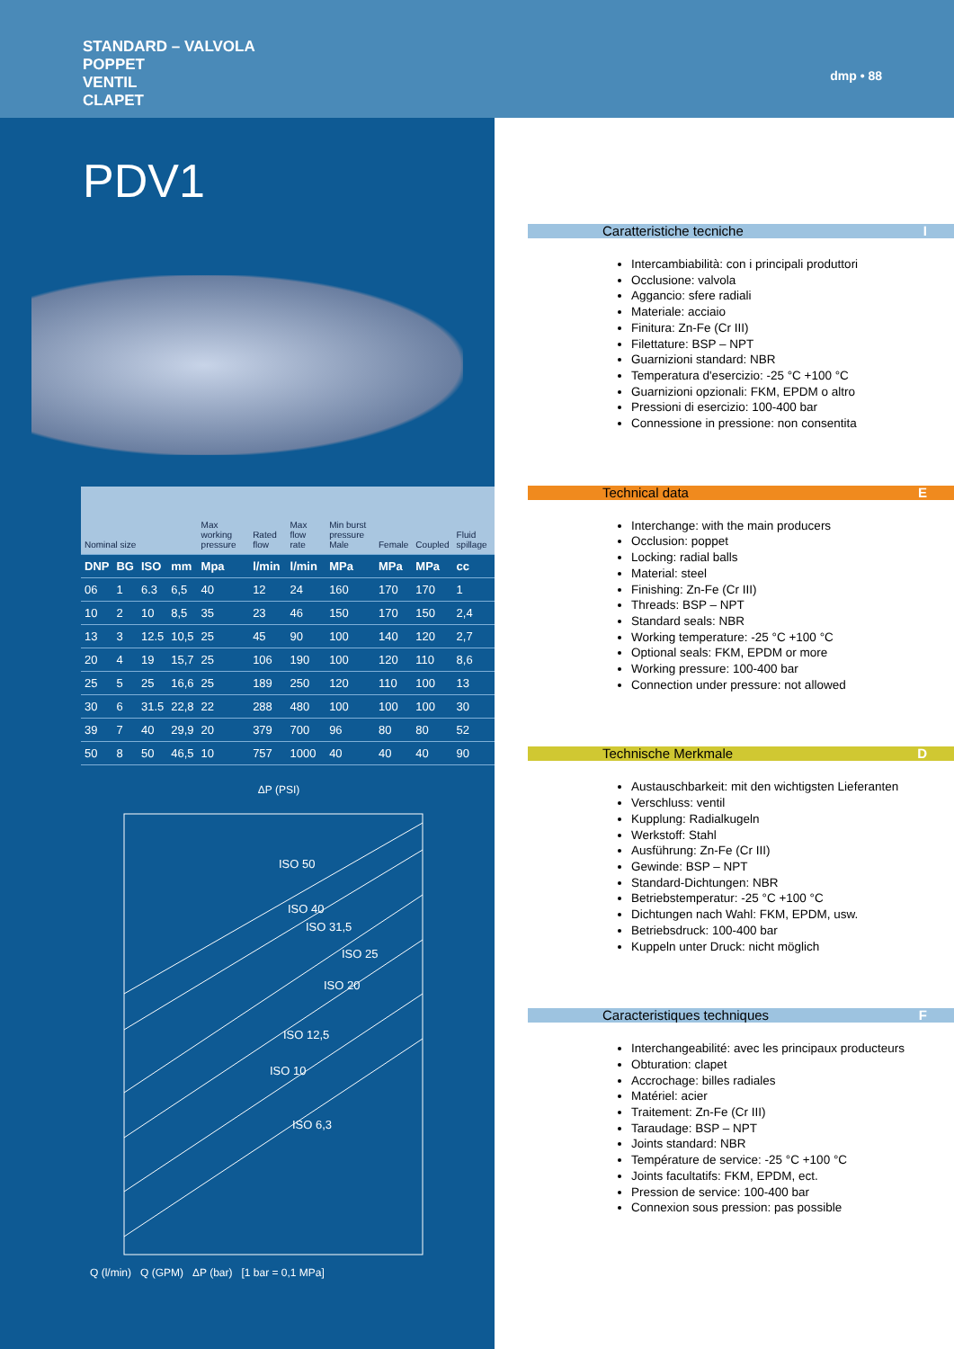STANDARD – VALVOLA
POPPET
VENTIL
CLAPET
dmp • 88
PDV1
| Nominal size | | | | Max working pressure | Rated flow | Max flow rate | Min burst pressure Male | Female | Coupled | Fluid spillage |
| DNP | BG | ISO | mm | Mpa | l/min | l/min | MPa | MPa | MPa | cc |
| 06 | 1 | 6.3 | 6,5 | 40 | 12 | 24 | 160 | 170 | 170 | 1 |
| 10 | 2 | 10 | 8,5 | 35 | 23 | 46 | 150 | 170 | 150 | 2,4 |
| 13 | 3 | 12.5 | 10,5 | 25 | 45 | 90 | 100 | 140 | 120 | 2,7 |
| 20 | 4 | 19 | 15,7 | 25 | 106 | 190 | 100 | 120 | 110 | 8,6 |
| 25 | 5 | 25 | 16,6 | 25 | 189 | 250 | 120 | 110 | 100 | 13 |
| 30 | 6 | 31.5 | 22,8 | 22 | 288 | 480 | 100 | 100 | 100 | 30 |
| 39 | 7 | 40 | 29,9 | 20 | 379 | 700 | 96 | 80 | 80 | 52 |
| 50 | 8 | 50 | 46,5 | 10 | 757 | 1000 | 40 | 40 | 40 | 90 |
ΔP (PSI)
ISO 50
ISO 40
ISO 31,5
ISO 25
ISO 20
ISO 12,5
ISO 10
ISO 6,3
Q (l/min) Q (GPM) ΔP (bar) [1 bar = 0,1 MPa]
Caratteristiche tecniche I
Intercambiabilità: con i principali produttori
Occlusione: valvola
Aggancio: sfere radiali
Materiale: acciaio
Finitura: Zn-Fe (Cr III)
Filettature: BSP – NPT
Guarnizioni standard: NBR
Temperatura d'esercizio: -25 °C +100 °C
Guarnizioni opzionali: FKM, EPDM o altro
Pressioni di esercizio: 100-400 bar
Connessione in pressione: non consentita
Technical data E
Interchange: with the main producers
Occlusion: poppet
Locking: radial balls
Material: steel
Finishing: Zn-Fe (Cr III)
Threads: BSP – NPT
Standard seals: NBR
Working temperature: -25 °C +100 °C
Optional seals: FKM, EPDM or more
Working pressure: 100-400 bar
Connection under pressure: not allowed
Technische Merkmale D
Austauschbarkeit: mit den wichtigsten Lieferanten
Verschluss: ventil
Kupplung: Radialkugeln
Werkstoff: Stahl
Ausführung: Zn-Fe (Cr III)
Gewinde: BSP – NPT
Standard-Dichtungen: NBR
Betriebstemperatur: -25 °C +100 °C
Dichtungen nach Wahl: FKM, EPDM, usw.
Betriebsdruck: 100-400 bar
Kuppeln unter Druck: nicht möglich
Caracteristiques techniques F
Interchangeabilité: avec les principaux producteurs
Obturation: clapet
Accrochage: billes radiales
Matériel: acier
Traitement: Zn-Fe (Cr III)
Taraudage: BSP – NPT
Joints standard: NBR
Température de service: -25 °C +100 °C
Joints facultatifs: FKM, EPDM, ect.
Pression de service: 100-400 bar
Connexion sous pression: pas possible